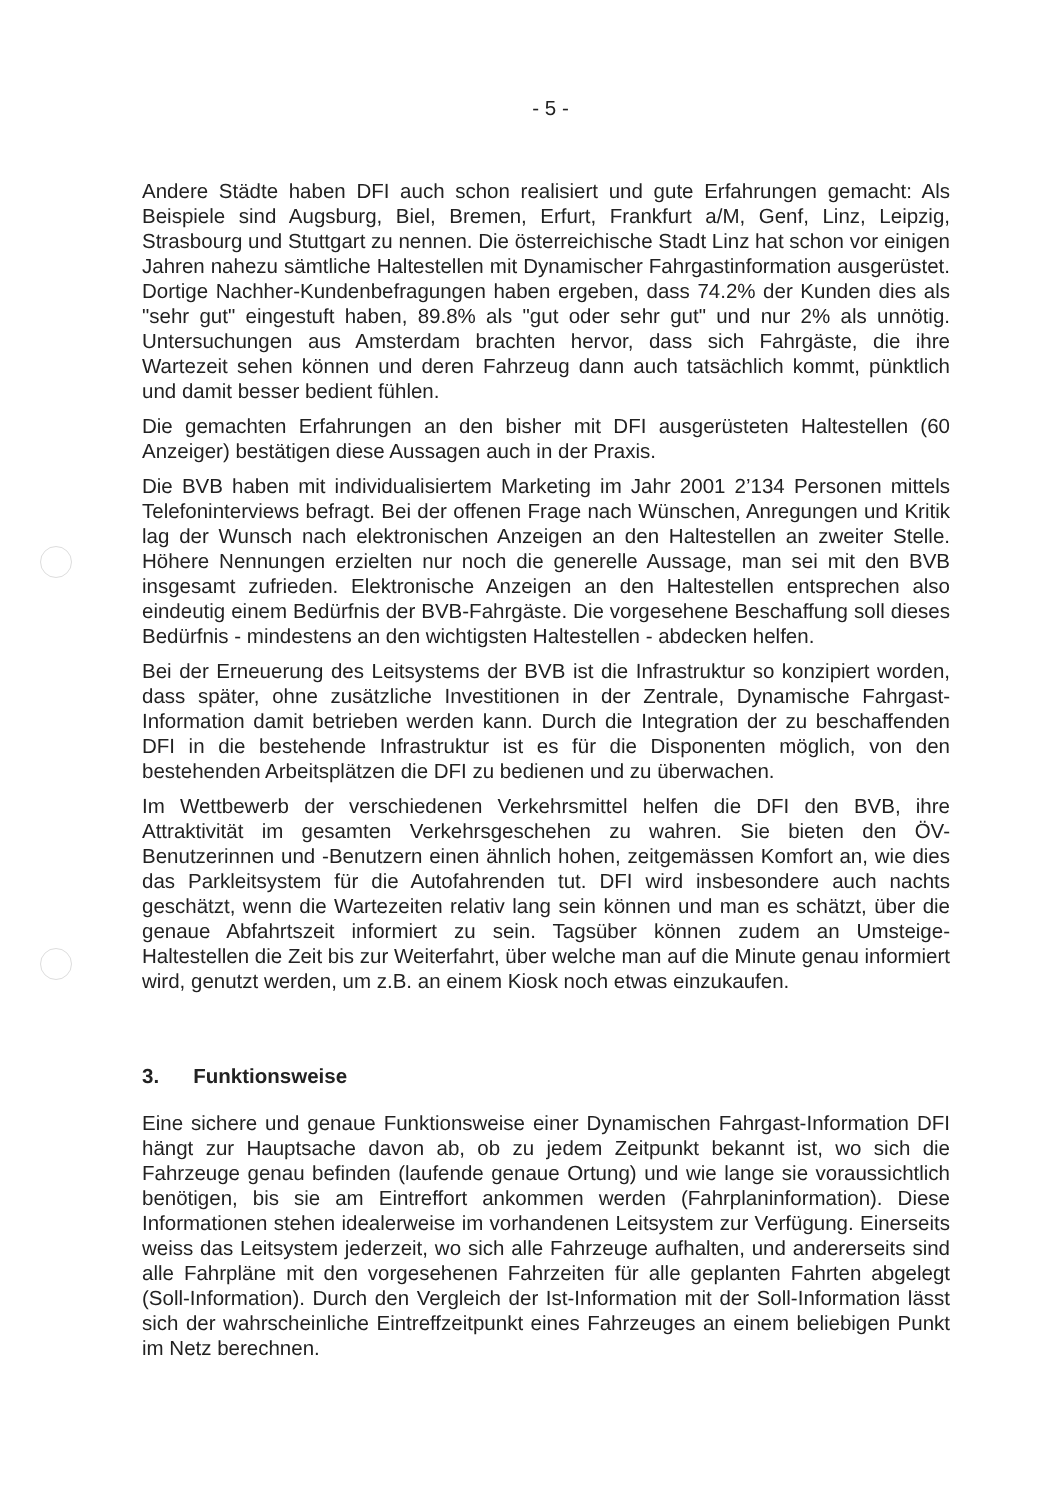- 5 -
Andere Städte haben DFI auch schon realisiert und gute Erfahrungen gemacht: Als Beispiele sind Augsburg, Biel, Bremen, Erfurt, Frankfurt a/M, Genf, Linz, Leipzig, Strasbourg und Stuttgart zu nennen. Die österreichische Stadt Linz hat schon vor einigen Jahren nahezu sämtliche Haltestellen mit Dynamischer Fahrgastinformation ausgerüstet. Dortige Nachher-Kundenbefragungen haben ergeben, dass 74.2% der Kunden dies als "sehr gut" eingestuft haben, 89.8% als "gut oder sehr gut" und nur 2% als unnötig. Untersuchungen aus Amsterdam brachten hervor, dass sich Fahrgäste, die ihre Wartezeit sehen können und deren Fahrzeug dann auch tatsächlich kommt, pünktlich und damit besser bedient fühlen.
Die gemachten Erfahrungen an den bisher mit DFI ausgerüsteten Haltestellen (60 Anzeiger) bestätigen diese Aussagen auch in der Praxis.
Die BVB haben mit individualisiertem Marketing im Jahr 2001 2’134 Personen mittels Telefoninterviews befragt. Bei der offenen Frage nach Wünschen, Anregungen und Kritik lag der Wunsch nach elektronischen Anzeigen an den Haltestellen an zweiter Stelle. Höhere Nennungen erzielten nur noch die generelle Aussage, man sei mit den BVB insgesamt zufrieden. Elektronische Anzeigen an den Haltestellen entsprechen also eindeutig einem Bedürfnis der BVB-Fahrgäste. Die vorgesehene Beschaffung soll dieses Bedürfnis - mindestens an den wichtigsten Haltestellen - abdecken helfen.
Bei der Erneuerung des Leitsystems der BVB ist die Infrastruktur so konzipiert worden, dass später, ohne zusätzliche Investitionen in der Zentrale, Dynamische Fahrgast-Information damit betrieben werden kann. Durch die Integration der zu beschaffenden DFI in die bestehende Infrastruktur ist es für die Disponenten möglich, von den bestehenden Arbeitsplätzen die DFI zu bedienen und zu überwachen.
Im Wettbewerb der verschiedenen Verkehrsmittel helfen die DFI den BVB, ihre Attraktivität im gesamten Verkehrsgeschehen zu wahren. Sie bieten den ÖV-Benutzerinnen und -Benutzern einen ähnlich hohen, zeitgemässen Komfort an, wie dies das Parkleitsystem für die Autofahrenden tut. DFI wird insbesondere auch nachts geschätzt, wenn die Wartezeiten relativ lang sein können und man es schätzt, über die genaue Abfahrtszeit informiert zu sein. Tagsüber können zudem an Umsteige-Haltestellen die Zeit bis zur Weiterfahrt, über welche man auf die Minute genau informiert wird, genutzt werden, um z.B. an einem Kiosk noch etwas einzukaufen.
3. Funktionsweise
Eine sichere und genaue Funktionsweise einer Dynamischen Fahrgast-Information DFI hängt zur Hauptsache davon ab, ob zu jedem Zeitpunkt bekannt ist, wo sich die Fahrzeuge genau befinden (laufende genaue Ortung) und wie lange sie voraussichtlich benötigen, bis sie am Eintreffort ankommen werden (Fahrplaninformation). Diese Informationen stehen idealerweise im vorhandenen Leitsystem zur Verfügung. Einerseits weiss das Leitsystem jederzeit, wo sich alle Fahrzeuge aufhalten, und andererseits sind alle Fahrpläne mit den vorgesehenen Fahrzeiten für alle geplanten Fahrten abgelegt (Soll-Information). Durch den Vergleich der Ist-Information mit der Soll-Information lässt sich der wahrscheinliche Eintreffzeitpunkt eines Fahrzeuges an einem beliebigen Punkt im Netz berechnen.